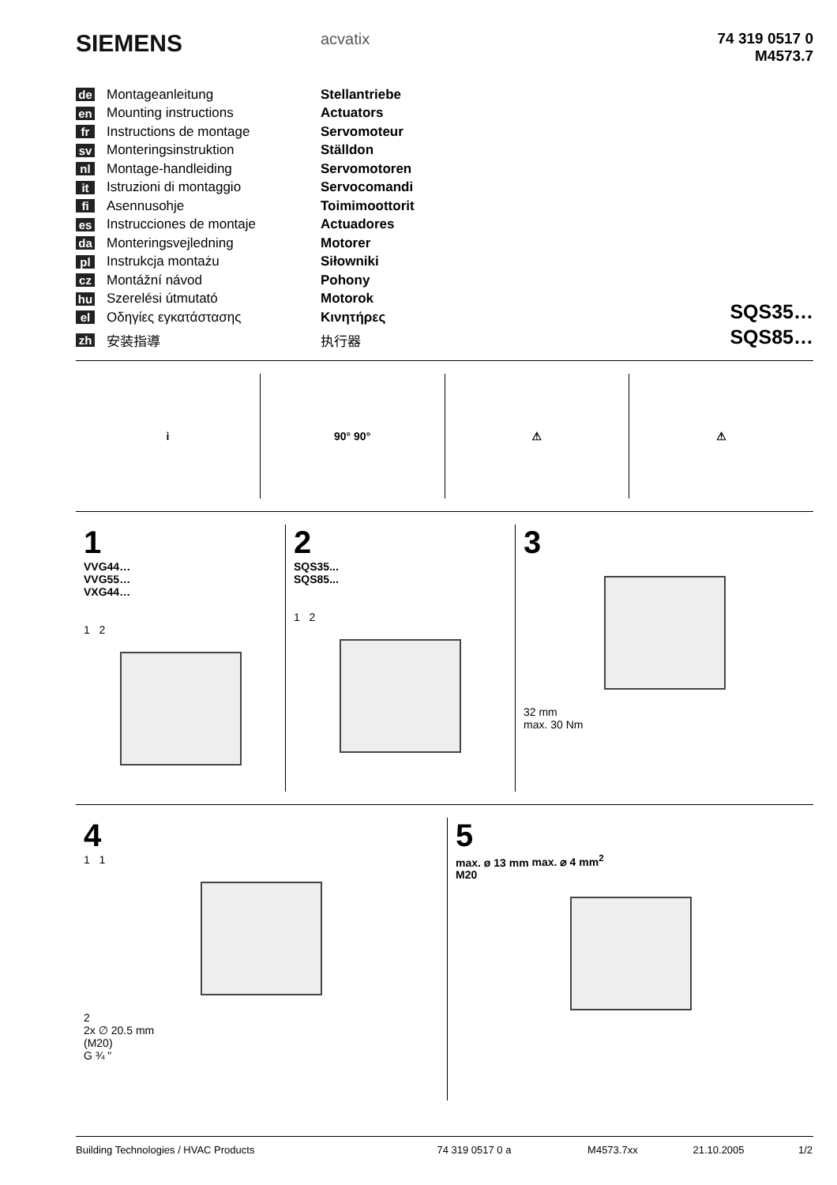SIEMENS
acvatix 74 319 0517 0
M4573.7
de Montageanleitung
en Mounting instructions
fr Instructions de montage
sv Monteringsinstruktion
nl Montage-handleiding
it Istruzioni di montaggio
fi Asennusohje
es Instrucciones de montaje
da Monteringsvejledning
pl Instrukcja montażu
cz Montážní návod
hu Szerelési útmutató
el Οδηγίες εγκατάστασης
zh 安装指導
Stellantriebe
Actuators
Servomoteur
Ställdon
Servomotoren
Servocomandi
Toimimoottorit
Actuadores
Motorer
Siłowniki
Pohony
Motorok
Κινητήρες
执行器
SQS35…
SQS85…
i 90° 90° ⚠ ⚠
1
VVG44…
VVG55…
VXG44…
1 2
2
SQS35...
SQS85...
1 2
3
32 mm
max. 30 Nm
4
1 1
2
2x ∅ 20.5 mm
(M20)
G ¾ "
5
max. ø 13 mm max. ⌀ 4 mm<sup>2</sup>
M20
Building Technologies / HVAC Products 74 319 0517 0 a M4573.7xx 21.10.2005 1/2